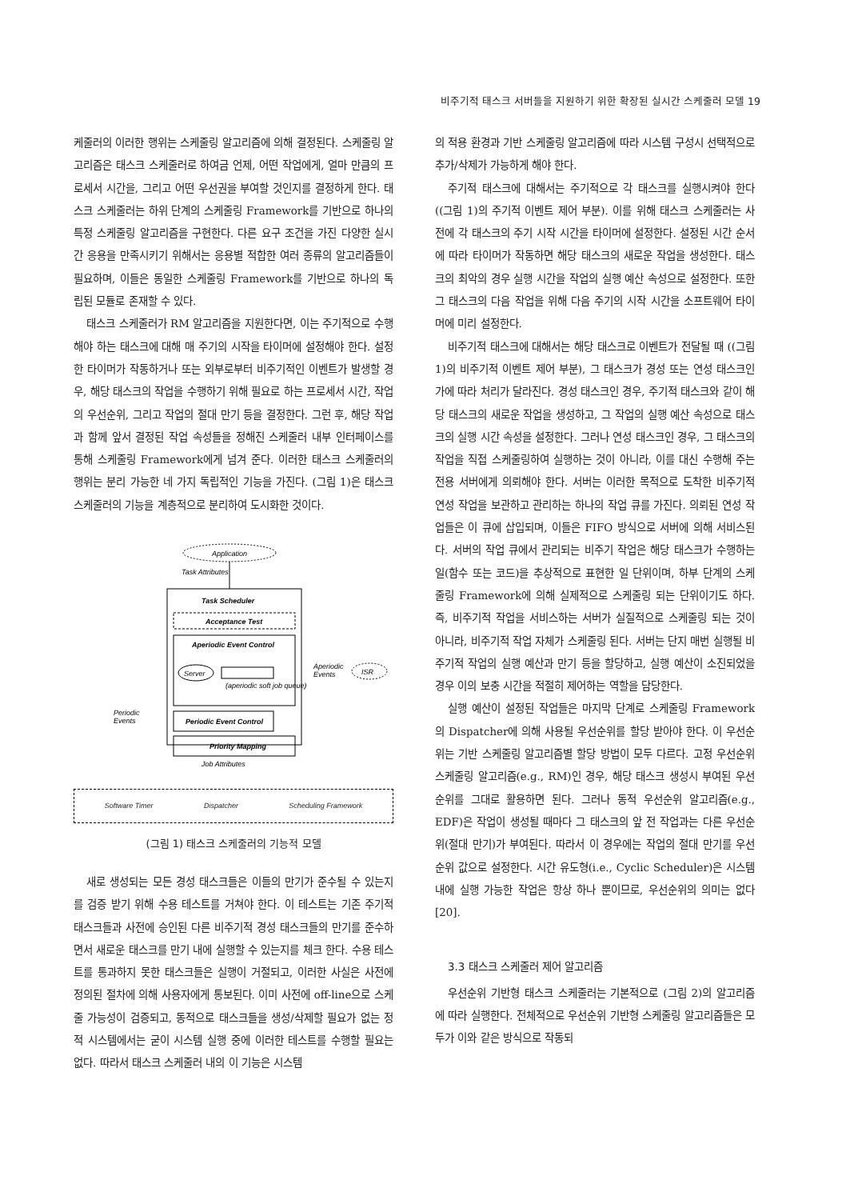비주기적 태스크 서버들을 지원하기 위한 확장된 실시간 스케줄러 모델 19
케줄러의 이러한 행위는 스케줄링 알고리즘에 의해 결정된다. 스케줄링 알고리즘은 태스크 스케줄러로 하여금 언제, 어떤 작업에게, 얼마 만큼의 프로세서 시간을, 그리고 어떤 우선권을 부여할 것인지를 결정하게 한다. 태스크 스케줄러는 하위 단계의 스케줄링 Framework를 기반으로 하나의 특정 스케줄링 알고리즘을 구현한다. 다른 요구 조건을 가진 다양한 실시간 응용을 만족시키기 위해서는 응용별 적합한 여러 종류의 알고리즘들이 필요하며, 이들은 동일한 스케줄링 Framework를 기반으로 하나의 독립된 모듈로 존재할 수 있다.
태스크 스케줄러가 RM 알고리즘을 지원한다면, 이는 주기적으로 수행해야 하는 태스크에 대해 매 주기의 시작을 타이머에 설정해야 한다. 설정한 타이머가 작동하거나 또는 외부로부터 비주기적인 이벤트가 발생할 경우, 해당 태스크의 작업을 수행하기 위해 필요로 하는 프로세서 시간, 작업의 우선순위, 그리고 작업의 절대 만기 등을 결정한다. 그런 후, 해당 작업과 함께 앞서 결정된 작업 속성들을 정해진 스케줄러 내부 인터페이스를 통해 스케줄링 Framework에게 넘겨 준다. 이러한 태스크 스케줄러의 행위는 분리 가능한 네 가지 독립적인 기능을 가진다. (그림 1)은 태스크 스케줄러의 기능을 계층적으로 분리하여 도시화한 것이다.
Application
Task Attributes
Task Scheduler
Acceptance Test
Aperiodic Event Control
Server
(aperiodic soft job queue)
Periodic Event Control
Priority Mapping
Aperiodic
Events
ISR
Periodic
Events
Job Attributes
Software Timer Dispatcher Scheduling Framework
(그림 1) 태스크 스케줄러의 기능적 모델
새로 생성되는 모든 경성 태스크들은 이들의 만기가 준수될 수 있는지를 검증 받기 위해 수용 테스트를 거쳐야 한다. 이 테스트는 기존 주기적 태스크들과 사전에 승인된 다른 비주기적 경성 태스크들의 만기를 준수하면서 새로운 태스크를 만기 내에 실행할 수 있는지를 체크 한다. 수용 테스트를 통과하지 못한 태스크들은 실행이 거절되고, 이러한 사실은 사전에 정의된 절차에 의해 사용자에게 통보된다. 이미 사전에 off-line으로 스케줄 가능성이 검증되고, 동적으로 태스크들을 생성/삭제할 필요가 없는 정적 시스템에서는 굳이 시스템 실행 중에 이러한 테스트를 수행할 필요는 없다. 따라서 태스크 스케줄러 내의 이 기능은 시스템
의 적용 환경과 기반 스케줄링 알고리즘에 따라 시스템 구성시 선택적으로 추가/삭제가 가능하게 해야 한다.
주기적 태스크에 대해서는 주기적으로 각 태스크를 실행시켜야 한다 ((그림 1)의 주기적 이벤트 제어 부분). 이를 위해 태스크 스케줄러는 사전에 각 태스크의 주기 시작 시간을 타이머에 설정한다. 설정된 시간 순서에 따라 타이머가 작동하면 해당 태스크의 새로운 작업을 생성한다. 태스크의 최악의 경우 실행 시간을 작업의 실행 예산 속성으로 설정한다. 또한 그 태스크의 다음 작업을 위해 다음 주기의 시작 시간을 소프트웨어 타이머에 미리 설정한다.
비주기적 태스크에 대해서는 해당 태스크로 이벤트가 전달될 때 ((그림 1)의 비주기적 이벤트 제어 부분), 그 태스크가 경성 또는 연성 태스크인가에 따라 처리가 달라진다. 경성 태스크인 경우, 주기적 태스크와 같이 해당 태스크의 새로운 작업을 생성하고, 그 작업의 실행 예산 속성으로 태스크의 실행 시간 속성을 설정한다. 그러나 연성 태스크인 경우, 그 태스크의 작업을 직접 스케줄링하여 실행하는 것이 아니라, 이를 대신 수행해 주는 전용 서버에게 의뢰해야 한다. 서버는 이러한 목적으로 도착한 비주기적 연성 작업을 보관하고 관리하는 하나의 작업 큐를 가진다. 의뢰된 연성 작업들은 이 큐에 삽입되며, 이들은 FIFO 방식으로 서버에 의해 서비스된다. 서버의 작업 큐에서 관리되는 비주기 작업은 해당 태스크가 수행하는 일(함수 또는 코드)을 추상적으로 표현한 일 단위이며, 하부 단계의 스케줄링 Framework에 의해 실제적으로 스케줄링 되는 단위이기도 하다. 즉, 비주기적 작업을 서비스하는 서버가 실질적으로 스케줄링 되는 것이 아니라, 비주기적 작업 자체가 스케줄링 된다. 서버는 단지 매번 실행될 비주기적 작업의 실행 예산과 만기 등을 할당하고, 실행 예산이 소진되었을 경우 이의 보충 시간을 적절히 제어하는 역할을 담당한다.
실행 예산이 설정된 작업들은 마지막 단계로 스케줄링 Framework의 Dispatcher에 의해 사용될 우선순위를 할당 받아야 한다. 이 우선순위는 기반 스케줄링 알고리즘별 할당 방법이 모두 다르다. 고정 우선순위 스케줄링 알고리즘(e.g., RM)인 경우, 해당 태스크 생성시 부여된 우선순위를 그대로 활용하면 된다. 그러나 동적 우선순위 알고리즘(e.g., EDF)은 작업이 생성될 때마다 그 태스크의 앞 전 작업과는 다른 우선순위(절대 만기)가 부여된다. 따라서 이 경우에는 작업의 절대 만기를 우선순위 값으로 설정한다. 시간 유도형(i.e., Cyclic Scheduler)은 시스템 내에 실행 가능한 작업은 항상 하나 뿐이므로, 우선순위의 의미는 없다[20].
3.3 태스크 스케줄러 제어 알고리즘
우선순위 기반형 태스크 스케줄러는 기본적으로 (그림 2)의 알고리즘에 따라 실행한다. 전체적으로 우선순위 기반형 스케줄링 알고리즘들은 모두가 이와 같은 방식으로 작동되